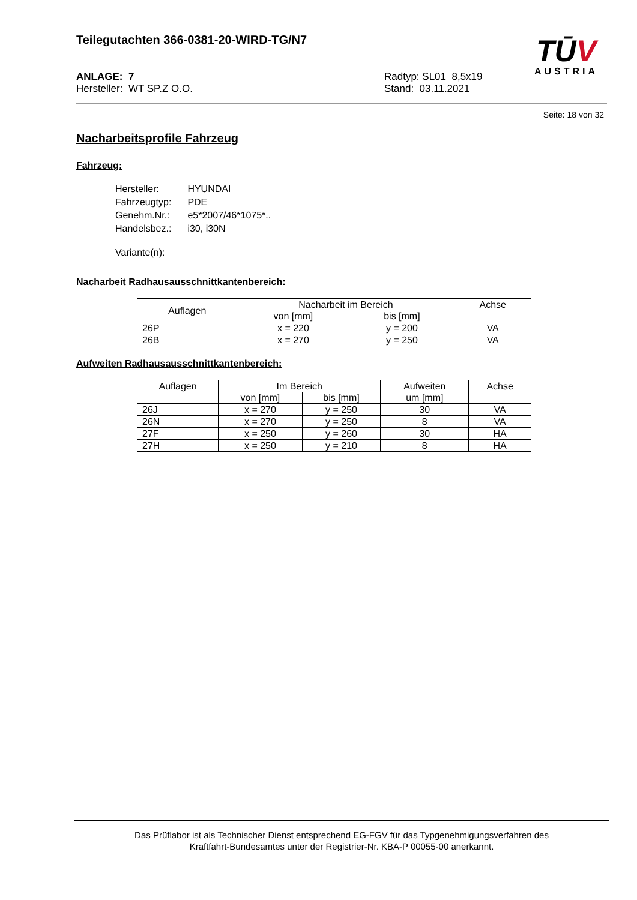Teilegutachten 366-0381-20-WIRD-TG/N7
TŪV
AUSTRIA
ANLAGE: 7
Hersteller: WT SP.Z O.O.
Radtyp: SL01 8,5x19
Stand: 03.11.2021
Seite: 18 von 32
Nacharbeitsprofile Fahrzeug
Fahrzeug:
| Hersteller: | HYUNDAI |
| Fahrzeugtyp: | PDE |
| Genehm.Nr.: | e5*2007/46*1075*.. |
| Handelsbez.: | i30, i30N |
| Variante(n): | |
Nacharbeit Radhausausschnittkantenbereich:
| Auflagen | Nacharbeit im Bereich | | Achse |
| --- | --- | --- | --- |
| | von [mm] | bis [mm] | |
| 26P | x = 220 | y = 200 | VA |
| 26B | x = 270 | y = 250 | VA |
Aufweiten Radhausausschnittkantenbereich:
| Auflagen | Im Bereich | | Aufweiten um [mm] | Achse |
| --- | --- | --- | --- | --- |
| | von [mm] | bis [mm] | | |
| 26J | x = 270 | y = 250 | 30 | VA |
| 26N | x = 270 | y = 250 | 8 | VA |
| 27F | x = 250 | y = 260 | 30 | HA |
| 27H | x = 250 | y = 210 | 8 | HA |
Das Prüflabor ist als Technischer Dienst entsprechend EG-FGV für das Typgenehmigungsverfahren des
Kraftfahrt-Bundesamtes unter der Registrier-Nr. KBA-P 00055-00 anerkannt.